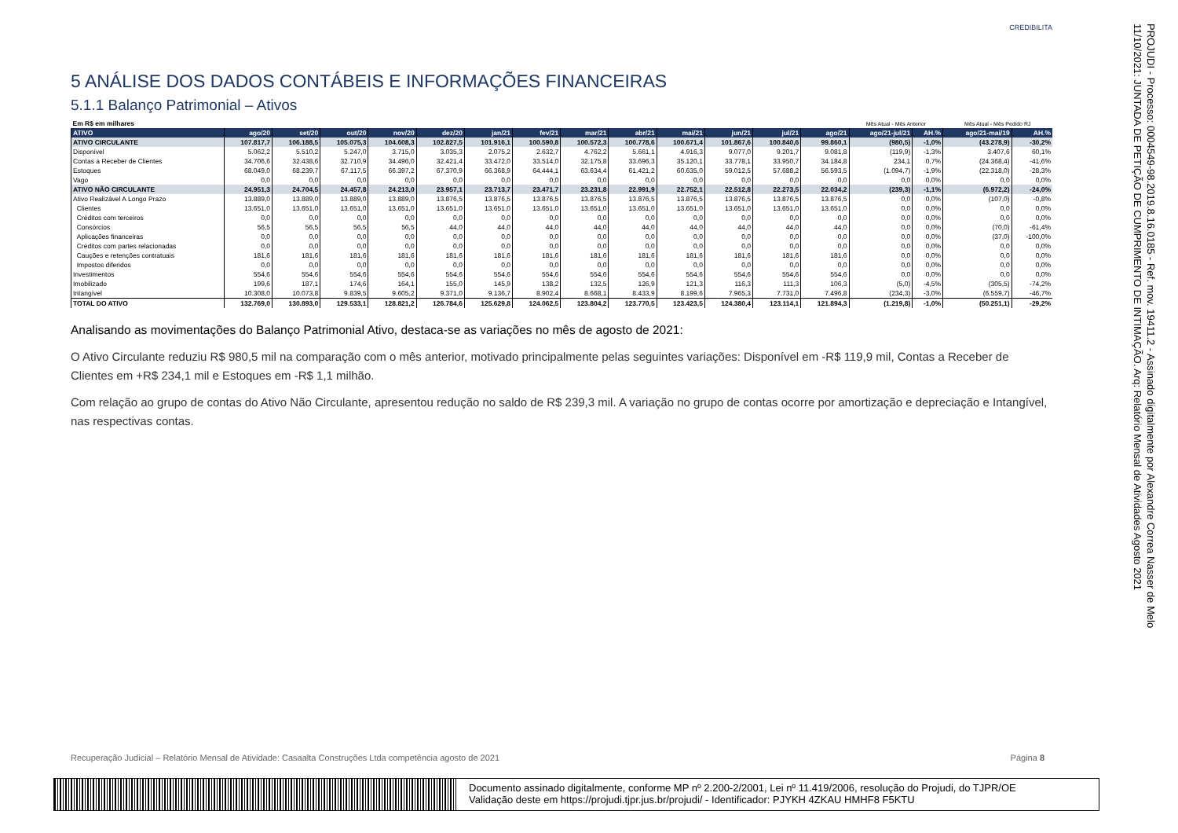CREDIBILITA
5 ANÁLISE DOS DADOS CONTÁBEIS E INFORMAÇÕES FINANCEIRAS
5.1.1 Balanço Patrimonial – Ativos
| Em R$ em milhares | | | | | | | | | | | | | | Mês Atual - Mês Anterior | | Mês Atual - Mês Pedido RJ | |
| ATIVO | ago/20 | set/20 | out/20 | nov/20 | dez/20 | jan/21 | fev/21 | mar/21 | abr/21 | mai/21 | jun/21 | jul/21 | ago/21 | ago/21-jul/21 | AH.% | ago/21-mai/19 | AH.% |
| ATIVO CIRCULANTE | 107.817,7 | 106.188,5 | 105.075,3 | 104.608,3 | 102.827,5 | 101.916,1 | 100.590,8 | 100.572,3 | 100.778,6 | 100.671,4 | 101.867,6 | 100.840,6 | 99.860,1 | (980,5) | -1,0% | (43.278,9) | -30,2% |
| Disponível | 5.062,2 | 5.510,2 | 5.247,0 | 3.715,0 | 3.035,3 | 2.075,2 | 2.632,7 | 4.762,2 | 5.661,1 | 4.916,3 | 9.077,0 | 9.201,7 | 9.081,8 | (119,9) | -1,3% | 3.407,6 | 60,1% |
| Contas a Receber de Clientes | 34.706,6 | 32.438,6 | 32.710,9 | 34.496,0 | 32.421,4 | 33.472,0 | 33.514,0 | 32.175,8 | 33.696,3 | 35.120,1 | 33.778,1 | 33.950,7 | 34.184,8 | 234,1 | 0,7% | (24.368,4) | -41,6% |
| Estoques | 68.049,0 | 68.239,7 | 67.117,5 | 66.397,2 | 67.370,9 | 66.368,9 | 64.444,1 | 63.634,4 | 61.421,2 | 60.635,0 | 59.012,5 | 57.688,2 | 56.593,5 | (1.094,7) | -1,9% | (22.318,0) | -28,3% |
| Vago | 0,0 | 0,0 | 0,0 | 0,0 | 0,0 | 0,0 | 0,0 | 0,0 | 0,0 | 0,0 | 0,0 | 0,0 | 0,0 | 0,0 | 0,0% | 0,0 | 0,0% |
| ATIVO NÃO CIRCULANTE | 24.951,3 | 24.704,5 | 24.457,8 | 24.213,0 | 23.957,1 | 23.713,7 | 23.471,7 | 23.231,8 | 22.991,9 | 22.752,1 | 22.512,8 | 22.273,5 | 22.034,2 | (239,3) | -1,1% | (6.972,2) | -24,0% |
| Ativo Realizável A Longo Prazo | 13.889,0 | 13.889,0 | 13.889,0 | 13.889,0 | 13.876,5 | 13.876,5 | 13.876,5 | 13.876,5 | 13.876,5 | 13.876,5 | 13.876,5 | 13.876,5 | 13.876,5 | 0,0 | 0,0% | (107,0) | -0,8% |
| Clientes | 13.651,0 | 13.651,0 | 13.651,0 | 13.651,0 | 13.651,0 | 13.651,0 | 13.651,0 | 13.651,0 | 13.651,0 | 13.651,0 | 13.651,0 | 13.651,0 | 13.651,0 | 0,0 | 0,0% | 0,0 | 0,0% |
| Créditos com terceiros | 0,0 | 0,0 | 0,0 | 0,0 | 0,0 | 0,0 | 0,0 | 0,0 | 0,0 | 0,0 | 0,0 | 0,0 | 0,0 | 0,0 | 0,0% | 0,0 | 0,0% |
| Consórcios | 56,5 | 56,5 | 56,5 | 56,5 | 44,0 | 44,0 | 44,0 | 44,0 | 44,0 | 44,0 | 44,0 | 44,0 | 44,0 | 0,0 | 0,0% | (70,0) | -61,4% |
| Aplicações financeiras | 0,0 | 0,0 | 0,0 | 0,0 | 0,0 | 0,0 | 0,0 | 0,0 | 0,0 | 0,0 | 0,0 | 0,0 | 0,0 | 0,0 | 0,0% | (37,0) | -100,0% |
| Créditos com partes relacionadas | 0,0 | 0,0 | 0,0 | 0,0 | 0,0 | 0,0 | 0,0 | 0,0 | 0,0 | 0,0 | 0,0 | 0,0 | 0,0 | 0,0 | 0,0% | 0,0 | 0,0% |
| Cauções e retenções contratuais | 181,6 | 181,6 | 181,6 | 181,6 | 181,6 | 181,6 | 181,6 | 181,6 | 181,6 | 181,6 | 181,6 | 181,6 | 181,6 | 0,0 | 0,0% | 0,0 | 0,0% |
| Impostos diferidos | 0,0 | 0,0 | 0,0 | 0,0 | 0,0 | 0,0 | 0,0 | 0,0 | 0,0 | 0,0 | 0,0 | 0,0 | 0,0 | 0,0 | 0,0% | 0,0 | 0,0% |
| Investimentos | 554,6 | 554,6 | 554,6 | 554,6 | 554,6 | 554,6 | 554,6 | 554,6 | 554,6 | 554,6 | 554,6 | 554,6 | 554,6 | 0,0 | 0,0% | 0,0 | 0,0% |
| Imobilizado | 199,6 | 187,1 | 174,6 | 164,1 | 155,0 | 145,9 | 138,2 | 132,5 | 126,9 | 121,3 | 116,3 | 111,3 | 106,3 | (5,0) | -4,5% | (305,5) | -74,2% |
| Intangível | 10.308,0 | 10.073,8 | 9.839,5 | 9.605,2 | 9.371,0 | 9.136,7 | 8.902,4 | 8.668,1 | 8.433,9 | 8.199,6 | 7.965,3 | 7.731,0 | 7.496,8 | (234,3) | -3,0% | (6.559,7) | -46,7% |
| TOTAL DO ATIVO | 132.769,0 | 130.893,0 | 129.533,1 | 128.821,2 | 126.784,6 | 125.629,8 | 124.062,5 | 123.804,2 | 123.770,5 | 123.423,5 | 124.380,4 | 123.114,1 | 121.894,3 | (1.219,8) | -1,0% | (50.251,1) | -29,2% |
Analisando as movimentações do Balanço Patrimonial Ativo, destaca-se as variações no mês de agosto de 2021:
O Ativo Circulante reduziu R$ 980,5 mil na comparação com o mês anterior, motivado principalmente pelas seguintes variações: Disponível em -R$ 119,9 mil, Contas a Receber de Clientes em +R$ 234,1 mil e Estoques em -R$ 1,1 milhão.
Com relação ao grupo de contas do Ativo Não Circulante, apresentou redução no saldo de R$ 239,3 mil. A variação no grupo de contas ocorre por amortização e depreciação e Intangível, nas respectivas contas.
Recuperação Judicial – Relatório Mensal de Atividade: Casaalta Construções Ltda competência agosto de 2021 Página 8
Documento assinado digitalmente, conforme MP nº 2.200-2/2001, Lei nº 11.419/2006, resolução do Projudi, do TJPR/OE
Validação deste em https://projudi.tjpr.jus.br/projudi/ - Identificador: PJYKH 4ZKAU HMHF8 F5KTU
PROJUDI - Processo: 0004549-98.2019.8.16.0185 - Ref. mov. 19411.2 - Assinado digitalmente por Alexandre Correa Nasser de Melo
11/10/2021: JUNTADA DE PETIÇÃO DE CUMPRIMENTO DE INTIMAÇÃO. Arq: Relatório Mensal de Atividades Agosto 2021